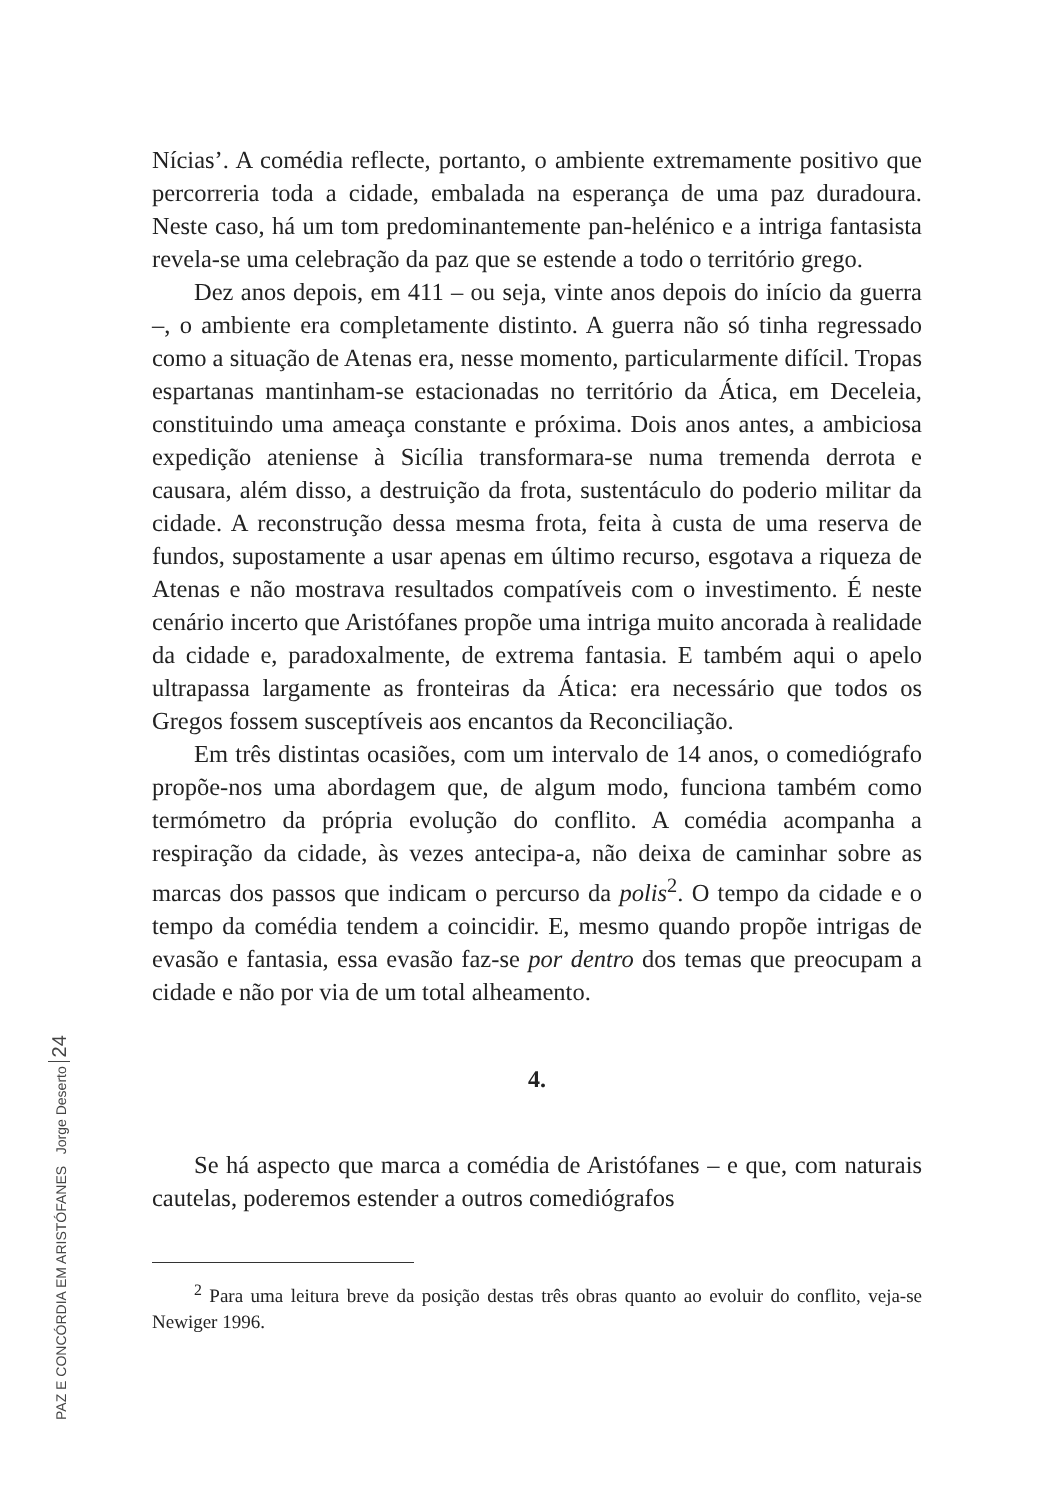Nícias’. A comédia reflecte, portanto, o ambiente extremamente positivo que percorreria toda a cidade, embalada na esperança de uma paz duradoura. Neste caso, há um tom predominantemente pan-helénico e a intriga fantasista revela-se uma celebração da paz que se estende a todo o território grego.
Dez anos depois, em 411 – ou seja, vinte anos depois do início da guerra –, o ambiente era completamente distinto. A guerra não só tinha regressado como a situação de Atenas era, nesse momento, particularmente difícil. Tropas espartanas mantinham-se estacionadas no território da Ática, em Deceleia, constituindo uma ameaça constante e próxima. Dois anos antes, a ambiciosa expedição ateniense à Sicília transformara-se numa tremenda derrota e causara, além disso, a destruição da frota, sustentáculo do poderio militar da cidade. A reconstrução dessa mesma frota, feita à custa de uma reserva de fundos, supostamente a usar apenas em último recurso, esgotava a riqueza de Atenas e não mostrava resultados compatíveis com o investimento. É neste cenário incerto que Aristófanes propõe uma intriga muito ancorada à realidade da cidade e, paradoxalmente, de extrema fantasia. E também aqui o apelo ultrapassa largamente as fronteiras da Ática: era necessário que todos os Gregos fossem susceptíveis aos encantos da Reconciliação.
Em três distintas ocasiões, com um intervalo de 14 anos, o comediógrafo propõe-nos uma abordagem que, de algum modo, funciona também como termómetro da própria evolução do conflito. A comédia acompanha a respiração da cidade, às vezes antecipa-a, não deixa de caminhar sobre as marcas dos passos que indicam o percurso da polis<sup>2</sup>. O tempo da cidade e o tempo da comédia tendem a coincidir. E, mesmo quando propõe intrigas de evasão e fantasia, essa evasão faz-se por dentro dos temas que preocupam a cidade e não por via de um total alheamento.
4.
Se há aspecto que marca a comédia de Aristófanes – e que, com naturais cautelas, poderemos estender a outros comediógrafos
<sup>2</sup> Para uma leitura breve da posição destas três obras quanto ao evoluir do conflito, veja-se Newiger 1996.
PAZ E CONCÓRDIA EM ARISTÓFANES Jorge Deserto 24